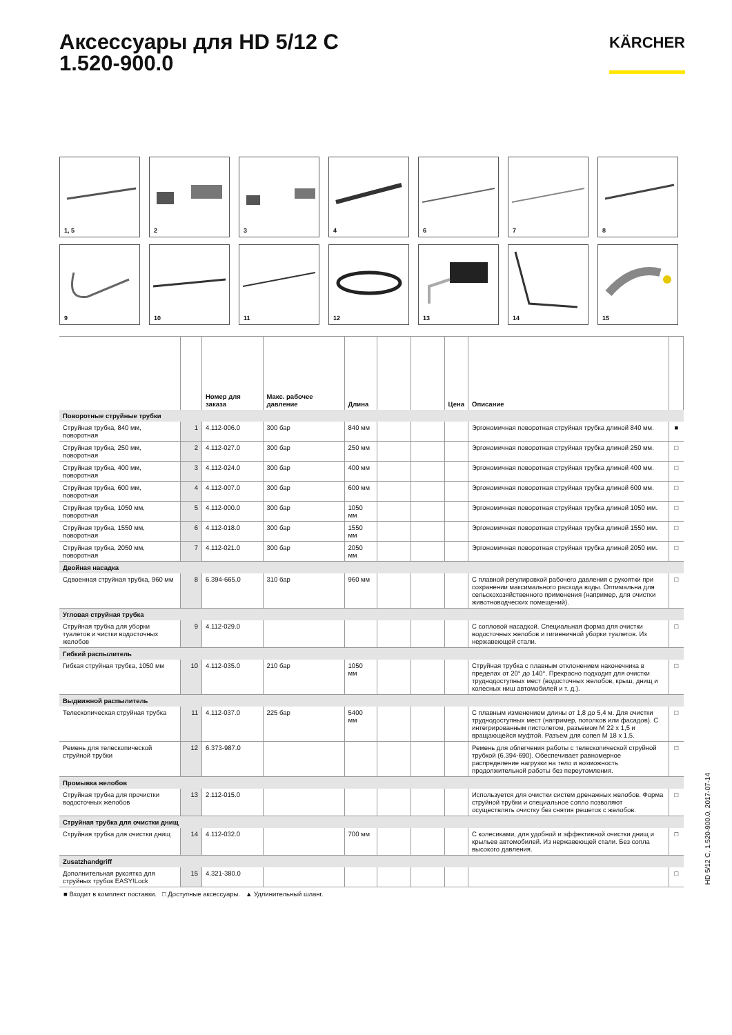Аксессуары для HD 5/12 C
1.520-900.0
KÄRCHER
1, 5
2
3
4
6
7
8
9
10
11
12
13
14
15
| | | Номер для заказа | Макс. рабочее давление | Длина | | | Цена | Описание | |
| --- | --- | --- | --- | --- | --- | --- | --- | --- | --- |
| Поворотные струйные трубки | | | | | | | | | |
| Струйная трубка, 840 мм, поворотная | 1 | 4.112-006.0 | 300 бар | 840 мм | | | | Эргономичная поворотная струйная трубка длиной 840 мм. | ■ |
| Струйная трубка, 250 мм, поворотная | 2 | 4.112-027.0 | 300 бар | 250 мм | | | | Эргономичная поворотная струйная трубка длиной 250 мм. | □ |
| Струйная трубка, 400 мм, поворотная | 3 | 4.112-024.0 | 300 бар | 400 мм | | | | Эргономичная поворотная струйная трубка длиной 400 мм. | □ |
| Струйная трубка, 600 мм, поворотная | 4 | 4.112-007.0 | 300 бар | 600 мм | | | | Эргономичная поворотная струйная трубка длиной 600 мм. | □ |
| Струйная трубка, 1050 мм, поворотная | 5 | 4.112-000.0 | 300 бар | 1050 мм | | | | Эргономичная поворотная струйная трубка длиной 1050 мм. | □ |
| Струйная трубка, 1550 мм, поворотная | 6 | 4.112-018.0 | 300 бар | 1550 мм | | | | Эргономичная поворотная струйная трубка длиной 1550 мм. | □ |
| Струйная трубка, 2050 мм, поворотная | 7 | 4.112-021.0 | 300 бар | 2050 мм | | | | Эргономичная поворотная струйная трубка длиной 2050 мм. | □ |
| Двойная насадка | | | | | | | | | |
| Сдвоенная струйная трубка, 960 мм | 8 | 6.394-665.0 | 310 бар | 960 мм | | | | С плавной регулировкой рабочего давления с рукоятки при сохранении максимального расхода воды. Оптимальна для сельскохозяйственного применения (например, для очистки животноводческих помещений). | □ |
| Угловая струйная трубка | | | | | | | | | |
| Струйная трубка для уборки туалетов и чистки водосточных желобов | 9 | 4.112-029.0 | | | | | | С сопловой насадкой. Специальная форма для очистки водосточных желобов и гигиеничной уборки туалетов. Из нержавеющей стали. | □ |
| Гибкий распылитель | | | | | | | | | |
| Гибкая струйная трубка, 1050 мм | 10 | 4.112-035.0 | 210 бар | 1050 мм | | | | Струйная трубка с плавным отклонением наконечника в пределах от 20° до 140°. Прекрасно подходит для очистки труднодоступных мест (водосточных желобов, крыш, днищ и колесных ниш автомобилей и т. д.). | □ |
| Выдвижной распылитель | | | | | | | | | |
| Телескопическая струйная трубка | 11 | 4.112-037.0 | 225 бар | 5400 мм | | | | С плавным изменением длины от 1,8 до 5,4 м. Для очистки труднодоступных мест (например, потолков или фасадов). С интегрированным пистолетом, разъемом M 22 x 1,5 и вращающейся муфтой. Разъем для сопел M 18 x 1,5. | □ |
| Ремень для телескопической струйной трубки | 12 | 6.373-987.0 | | | | | | Ремень для облегчения работы с телескопической струйной трубкой (6.394-690). Обеспечивает равномерное распределение нагрузки на тело и возможность продолжительной работы без переутомления. | □ |
| Промывка желобов | | | | | | | | | |
| Струйная трубка для прочистки водосточных желобов | 13 | 2.112-015.0 | | | | | | Используется для очистки систем дренажных желобов. Форма струйной трубки и специальное сопло позволяют осуществлять очистку без снятия решеток с желобов. | □ |
| Струйная трубка для очистки днищ | | | | | | | | | |
| Струйная трубка для очистки днищ | 14 | 4.112-032.0 | | 700 мм | | | | С колесиками, для удобной и эффективной очистки днищ и крыльев автомобилей. Из нержавеющей стали. Без сопла высокого давления. | □ |
| Zusatzhandgriff | | | | | | | | | |
| Дополнительная рукоятка для струйных трубок EASY!Lock | 15 | 4.321-380.0 | | | | | | | □ |
■ Входит в комплект поставки. □ Доступные аксессуары. ▲ Удлинительный шланг.
HD 5/12 C, 1.520-900.0, 2017-07-14